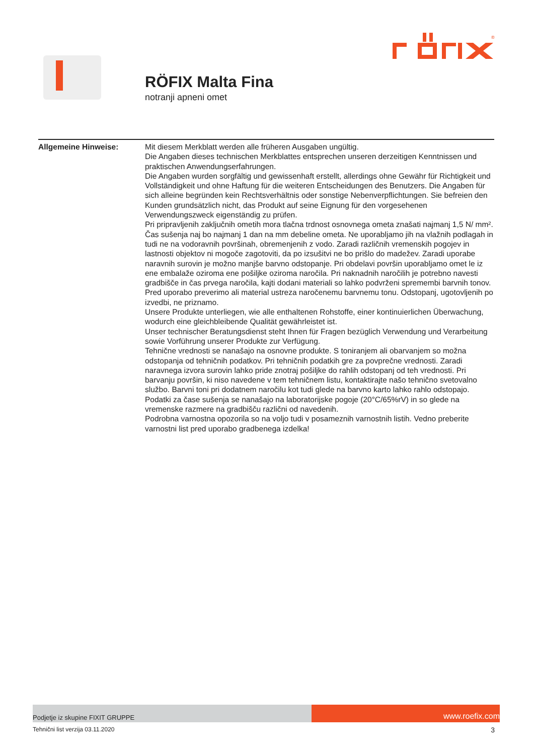®
RÖFIX Malta Fina
notranji apneni omet
Allgemeine Hinweise: Mit diesem Merkblatt werden alle früheren Ausgaben ungültig.
Die Angaben dieses technischen Merkblattes entsprechen unseren derzeitigen Kenntnissen und praktischen Anwendungserfahrungen.
Die Angaben wurden sorgfältig und gewissenhaft erstellt, allerdings ohne Gewähr für Richtigkeit und Vollständigkeit und ohne Haftung für die weiteren Entscheidungen des Benutzers. Die Angaben für sich alleine begründen kein Rechtsverhältnis oder sonstige Nebenverpflichtungen. Sie befreien den Kunden grundsätzlich nicht, das Produkt auf seine Eignung für den vorgesehenen Verwendungszweck eigenständig zu prüfen.
Pri pripravljenih zaključnih ometih mora tlačna trdnost osnovnega ometa znašati najmanj 1,5 N/ mm². Čas sušenja naj bo najmanj 1 dan na mm debeline ometa. Ne uporabljamo jih na vlažnih podlagah in tudi ne na vodoravnih površinah, obremenjenih z vodo. Zaradi različnih vremenskih pogojev in lastnosti objektov ni mogoče zagotoviti, da po izsušitvi ne bo prišlo do madežev. Zaradi uporabe naravnih surovin je možno manjše barvno odstopanje. Pri obdelavi površin uporabljamo omet le iz ene embalaže oziroma ene pošiljke oziroma naročila. Pri naknadnih naročilih je potrebno navesti gradbišče in čas prvega naročila, kajti dodani materiali so lahko podvrženi spremembi barvnih tonov. Pred uporabo preverimo ali material ustreza naročenemu barvnemu tonu. Odstopanj, ugotovljenih po izvedbi, ne priznamo.
Unsere Produkte unterliegen, wie alle enthaltenen Rohstoffe, einer kontinuierlichen Überwachung, wodurch eine gleichbleibende Qualität gewährleistet ist.
Unser technischer Beratungsdienst steht Ihnen für Fragen bezüglich Verwendung und Verarbeitung sowie Vorführung unserer Produkte zur Verfügung.
Tehnične vrednosti se nanašajo na osnovne produkte. S toniranjem ali obarvanjem so možna odstopanja od tehničnih podatkov. Pri tehničnih podatkih gre za povprečne vrednosti. Zaradi naravnega izvora surovin lahko pride znotraj pošiljke do rahlih odstopanj od teh vrednosti. Pri barvanju površin, ki niso navedene v tem tehničnem listu, kontaktirajte našo tehnično svetovalno službo. Barvni toni pri dodatnem naročilu kot tudi glede na barvno karto lahko rahlo odstopajo.
Podatki za čase sušenja se nanašajo na laboratorijske pogoje (20°C/65%rV) in so glede na vremenske razmere na gradbišču različni od navedenih.
Podrobna varnostna opozorila so na voljo tudi v posameznih varnostnih listih. Vedno preberite varnostni list pred uporabo gradbenega izdelka!
Podjetje iz skupine FIXIT GRUPPE
www.roefix.com
Tehnični list verzija 03.11.2020 3